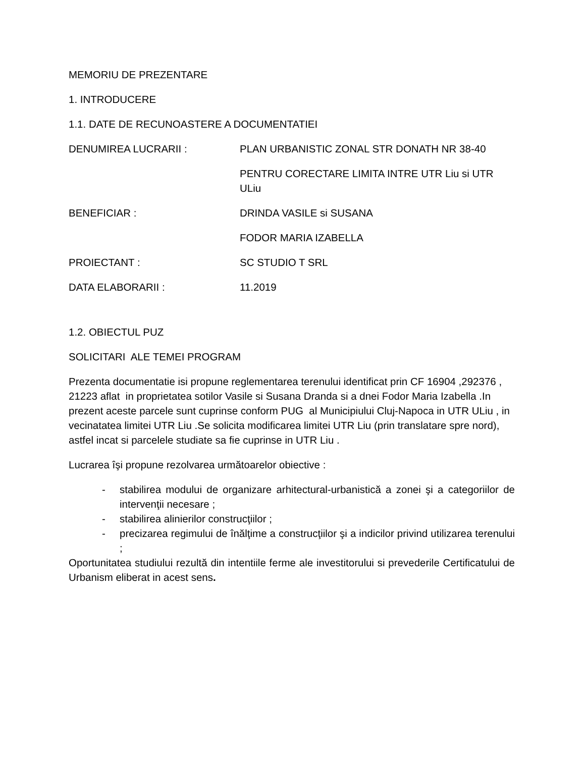MEMORIU DE PREZENTARE
1. INTRODUCERE
1.1. DATE DE RECUNOASTERE A DOCUMENTATIEI
DENUMIREA LUCRARII : PLAN URBANISTIC ZONAL STR DONATH NR 38-40
PENTRU CORECTARE LIMITA INTRE UTR Liu si UTR ULiu
BENEFICIAR : DRINDA VASILE si SUSANA
FODOR MARIA IZABELLA
PROIECTANT : SC STUDIO T SRL
DATA ELABORARII : 11.2019
1.2. OBIECTUL PUZ
SOLICITARI ALE TEMEI PROGRAM
Prezenta documentatie isi propune reglementarea terenului identificat prin CF 16904 ,292376 , 21223 aflat in proprietatea sotilor Vasile si Susana Dranda si a dnei Fodor Maria Izabella .In prezent aceste parcele sunt cuprinse conform PUG al Municipiului Cluj-Napoca in UTR ULiu , in vecinatatea limitei UTR Liu .Se solicita modificarea limitei UTR Liu (prin translatare spre nord), astfel incat si parcelele studiate sa fie cuprinse in UTR Liu .
Lucrarea îşi propune rezolvarea următoarelor obiective :
- stabilirea modului de organizare arhitectural-urbanistică a zonei şi a categoriilor de intervenţii necesare ;
- stabilirea alinierilor construcţiilor ;
- precizarea regimului de înălţime a construcţiilor şi a indicilor privind utilizarea terenului ;
Oportunitatea studiului rezultă din intentiile ferme ale investitorului si prevederile Certificatului de Urbanism eliberat in acest sens.